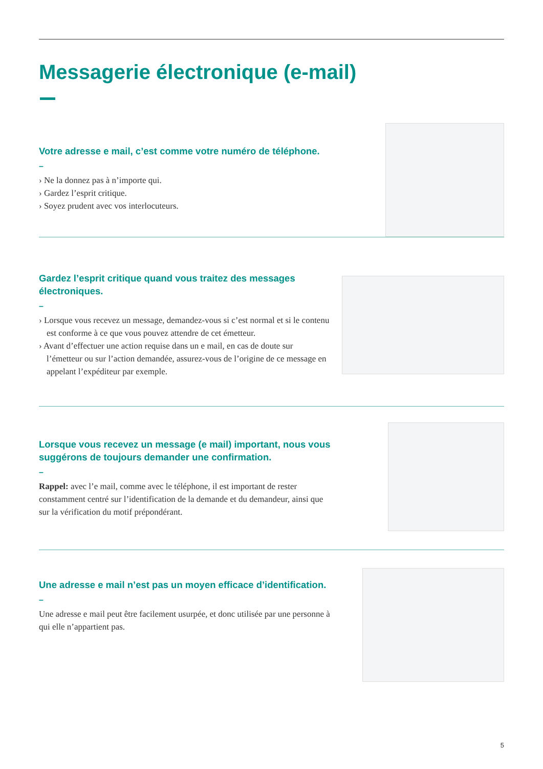Messagerie électronique (e-mail)
Votre adresse e mail, c’est comme votre numéro de téléphone.
–
› Ne la donnez pas à n’importe qui.
› Gardez l’esprit critique.
› Soyez prudent avec vos interlocuteurs.
Gardez l’esprit critique quand vous traitez des messages électroniques.
–
› Lorsque vous recevez un message, demandez-vous si c’est normal et si le contenu est conforme à ce que vous pouvez attendre de cet émetteur.
› Avant d’effectuer une action requise dans un e mail, en cas de doute sur l’émetteur ou sur l’action demandée, assurez-vous de l’origine de ce message en appelant l’expéditeur par exemple.
Lorsque vous recevez un message (e mail) important, nous vous suggérons de toujours demander une confirmation.
–
Rappel: avec l’e mail, comme avec le téléphone, il est important de rester constamment centré sur l’identification de la demande et du demandeur, ainsi que sur la vérification du motif prépondérant.
Une adresse e mail n’est pas un moyen efficace d’identification.
–
Une adresse e mail peut être facilement usurpée, et donc utilisée par une personne à qui elle n’appartient pas.
5